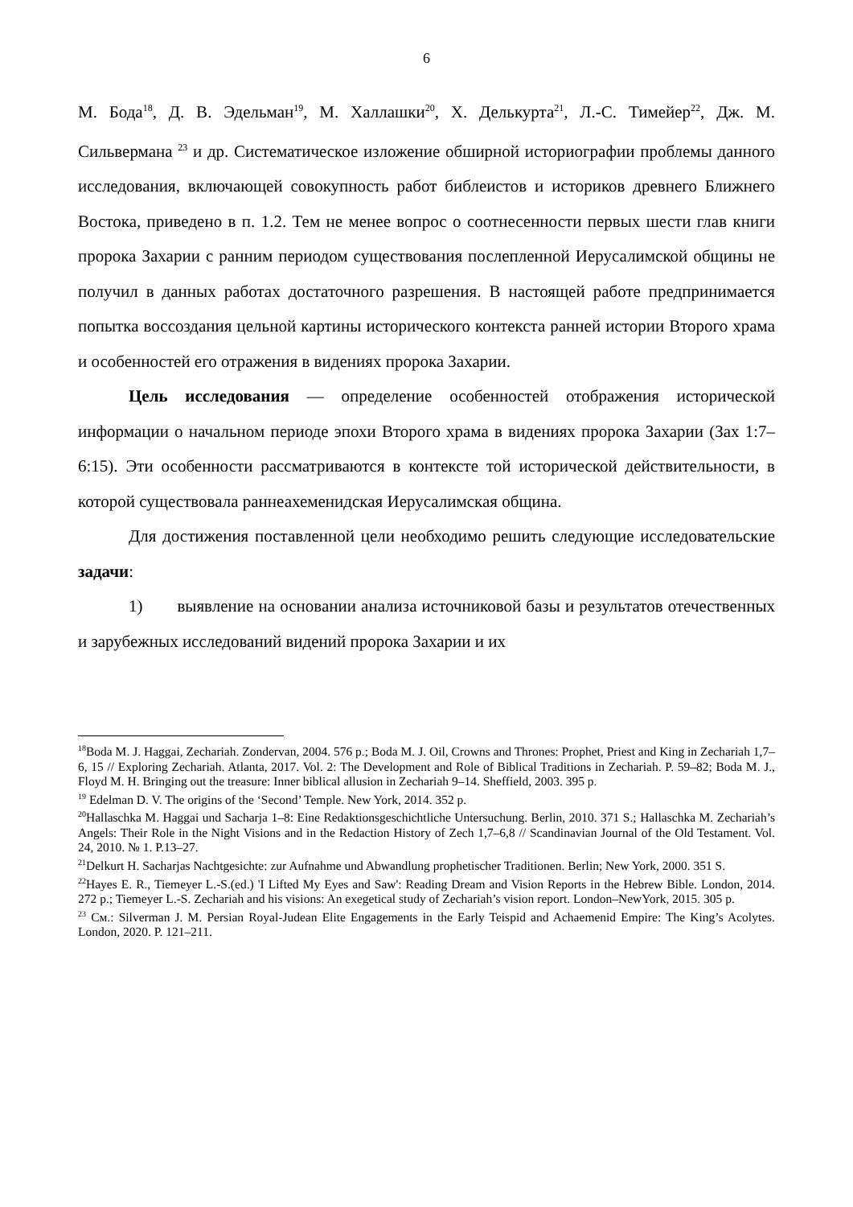6
М. Бода<sup>18</sup>, Д. В. Эдельман<sup>19</sup>, М. Халлашки<sup>20</sup>, Х. Делькурта<sup>21</sup>, Л.-С. Тимейер<sup>22</sup>, Дж. М. Сильвермана <sup>23</sup> и др. Систематическое изложение обширной историографии проблемы данного исследования, включающей совокупность работ библеистов и историков древнего Ближнего Востока, приведено в п. 1.2. Тем не менее вопрос о соотнесенности первых шести глав книги пророка Захарии с ранним периодом существования послепленной Иерусалимской общины не получил в данных работах достаточного разрешения. В настоящей работе предпринимается попытка воссоздания цельной картины исторического контекста ранней истории Второго храма и особенностей его отражения в видениях пророка Захарии.
Цель исследования — определение особенностей отображения исторической информации о начальном периоде эпохи Второго храма в видениях пророка Захарии (Зах 1:7–6:15). Эти особенности рассматриваются в контексте той исторической действительности, в которой существовала раннеахеменидская Иерусалимская община.
Для достижения поставленной цели необходимо решить следующие исследовательские задачи:
1) выявление на основании анализа источниковой базы и результатов отечественных и зарубежных исследований видений пророка Захарии и их
<sup>18</sup> Boda M. J. Haggai, Zechariah. Zondervan, 2004. 576 p.; Boda M. J. Oil, Crowns and Thrones: Prophet, Priest and King in Zechariah 1,7–6, 15 // Exploring Zechariah. Atlanta, 2017. Vol. 2: The Development and Role of Biblical Traditions in Zechariah. P. 59–82; Boda M. J., Floyd M. H. Bringing out the treasure: Inner biblical allusion in Zechariah 9–14. Sheffield, 2003. 395 p.
<sup>19</sup> Edelman D. V. The origins of the ‘Second’ Temple. New York, 2014. 352 p.
<sup>20</sup> Hallaschka M. Haggai und Sacharja 1–8: Eine Redaktionsgeschichtliche Untersuchung. Berlin, 2010. 371 S.; Hallaschka M. Zechariah’s Angels: Their Role in the Night Visions and in the Redaction History of Zech 1,7–6,8 // Scandinavian Journal of the Old Testament. Vol. 24, 2010. № 1. P.13–27.
<sup>21</sup> Delkurt H. Sacharjas Nachtgesichte: zur Aufnahme und Abwandlung prophetischer Traditionen. Berlin; New York, 2000. 351 S.
<sup>22</sup> Hayes E. R., Tiemeyer L.-S.(ed.) 'I Lifted My Eyes and Saw': Reading Dream and Vision Reports in the Hebrew Bible. London, 2014. 272 p.; Tiemeyer L.-S. Zechariah and his visions: An exegetical study of Zechariah’s vision report. London–NewYork, 2015. 305 p.
<sup>23</sup> См.: Silverman J. M. Persian Royal-Judean Elite Engagements in the Early Teispid and Achaemenid Empire: The King’s Acolytes. London, 2020. P. 121–211.